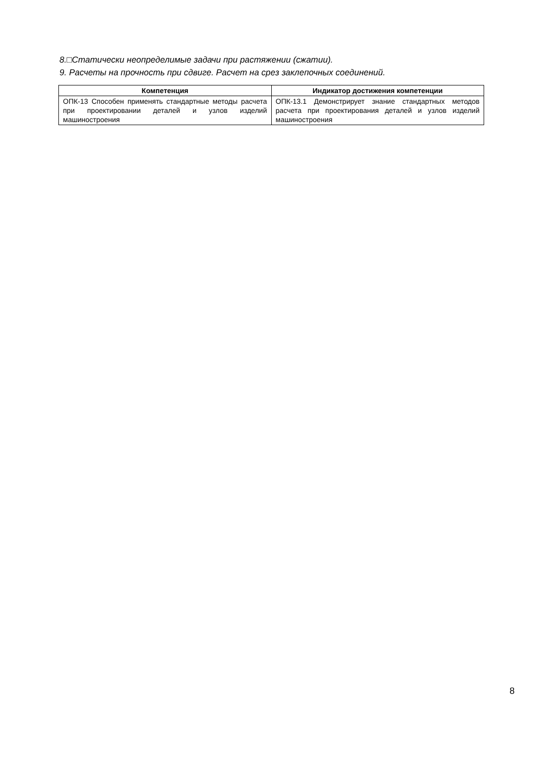8.□Статически неопределимые задачи при растяжении (сжатии).
9. Расчеты на прочность при сдвиге. Расчет на срез заклепочных соединений.
| Компетенция | Индикатор достижения компетенции |
| --- | --- |
| ОПК-13 Способен применять стандартные методы расчета при проектировании деталей и узлов изделий машиностроения | ОПК-13.1 Демонстрирует знание стандартных методов расчета при проектирования деталей и узлов изделий машиностроения |
8